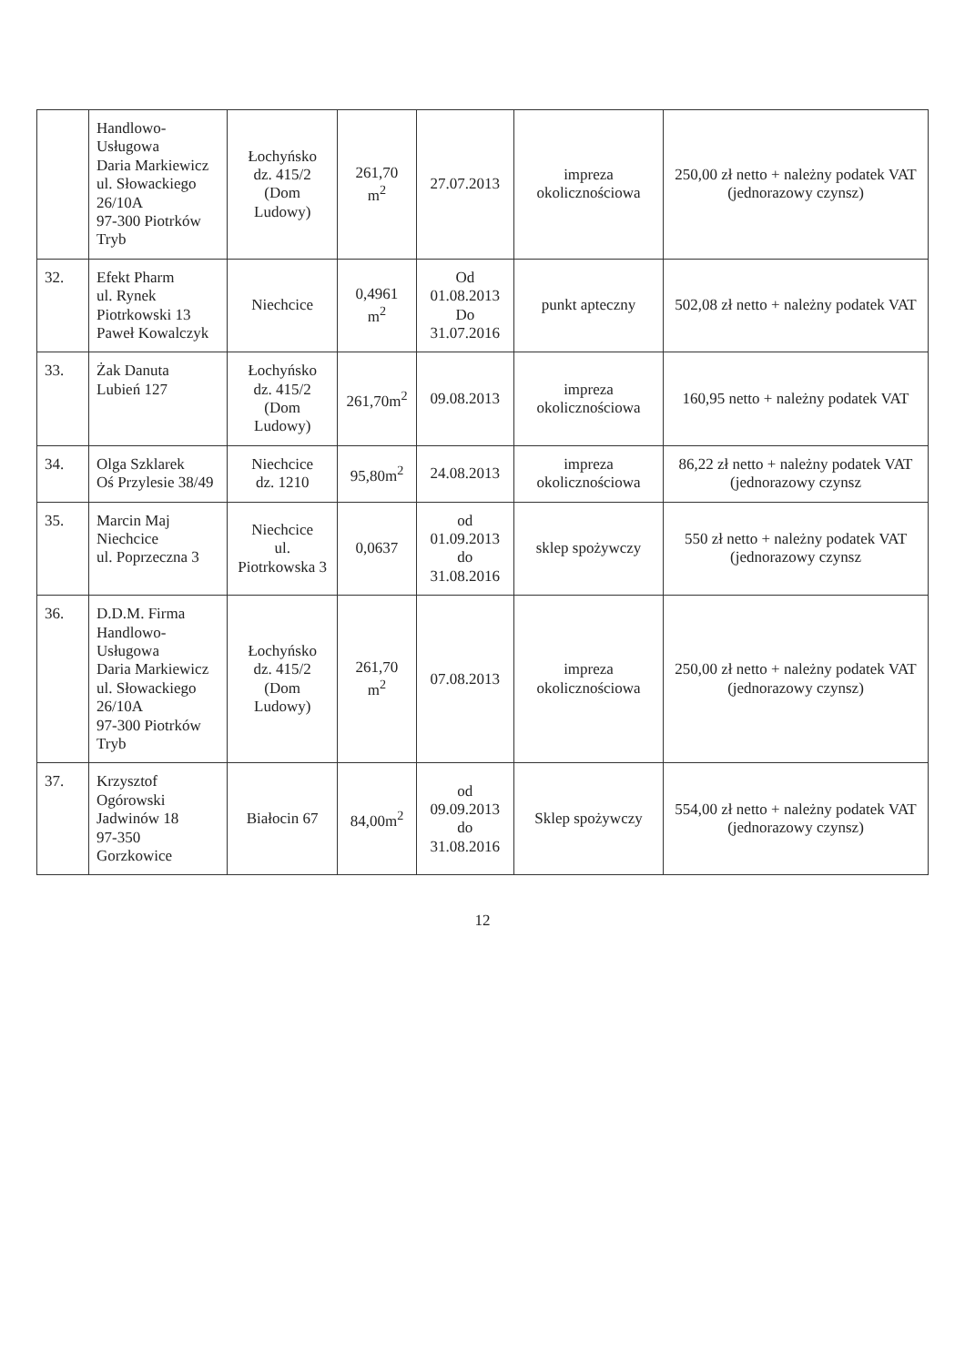| | Handlowo-Usługowa Daria Markiewicz ul. Słowackiego 26/10A 97-300 Piotrków Tryb | Łochyńsko dz. 415/2 (Dom Ludowy) | 261,70 m<sup>2</sup> | 27.07.2013 | impreza okolicznościowa | 250,00 zł netto + należny podatek VAT (jednorazowy czynsz) |
| 32. | Efekt Pharm ul. Rynek Piotrkowski 13 Paweł Kowalczyk | Niechcice | 0,4961 m<sup>2</sup> | Od 01.08.2013 Do 31.07.2016 | punkt apteczny | 502,08 zł netto + należny podatek VAT |
| 33. | Żak Danuta Lubień 127 | Łochyńsko dz. 415/2 (Dom Ludowy) | 261,70m<sup>2</sup> | 09.08.2013 | impreza okolicznościowa | 160,95 netto + należny podatek VAT |
| 34. | Olga Szklarek Oś Przylesie 38/49 | Niechcice dz. 1210 | 95,80m<sup>2</sup> | 24.08.2013 | impreza okolicznościowa | 86,22 zł netto + należny podatek VAT (jednorazowy czynsz |
| 35. | Marcin Maj Niechcice ul. Poprzeczna 3 | Niechcice ul. Piotrkowska 3 | 0,0637 | od 01.09.2013 do 31.08.2016 | sklep spożywczy | 550 zł netto + należny podatek VAT (jednorazowy czynsz |
| 36. | D.D.M. Firma Handlowo-Usługowa Daria Markiewicz ul. Słowackiego 26/10A 97-300 Piotrków Tryb | Łochyńsko dz. 415/2 (Dom Ludowy) | 261,70 m<sup>2</sup> | 07.08.2013 | impreza okolicznościowa | 250,00 zł netto + należny podatek VAT (jednorazowy czynsz) |
| 37. | Krzysztof Ogórowski Jadwinów 18 97-350 Gorzkowice | Białocin 67 | 84,00m<sup>2</sup> | od 09.09.2013 do 31.08.2016 | Sklep spożywczy | 554,00 zł netto + należny podatek VAT (jednorazowy czynsz) |
12